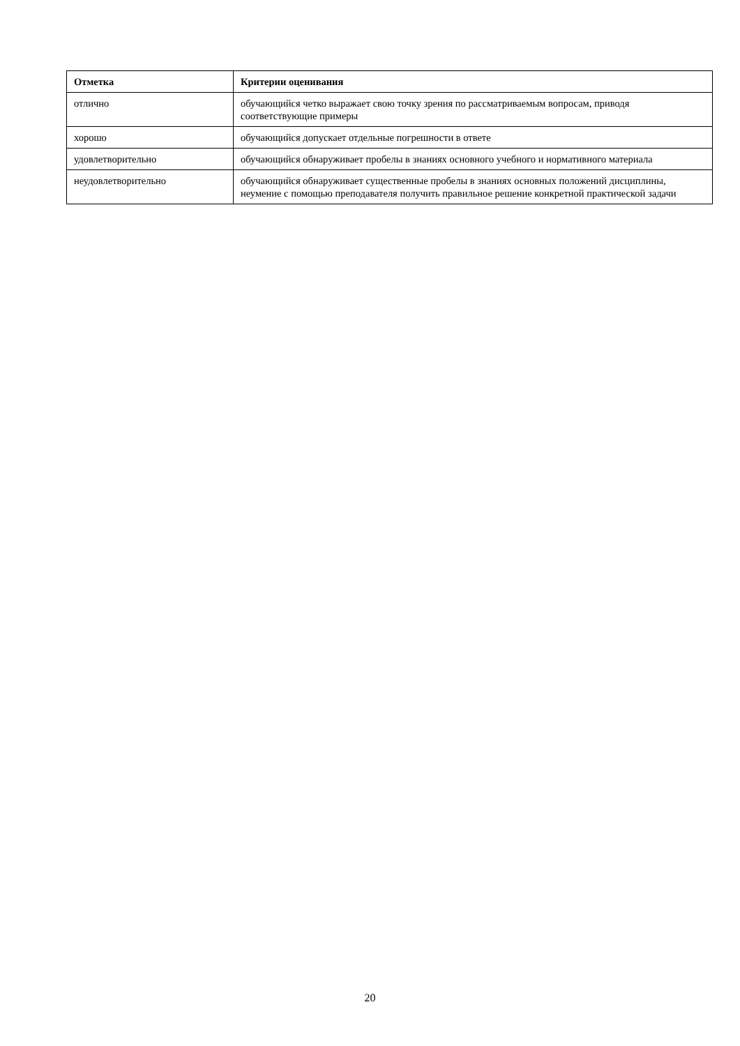| Отметка | Критерии оценивания |
| --- | --- |
| отлично | обучающийся четко выражает свою точку зрения по рассматриваемым вопросам, приводя соответствующие примеры |
| хорошо | обучающийся допускает отдельные погрешности в ответе |
| удовлетворительно | обучающийся обнаруживает пробелы в знаниях основного учебного и нормативного материала |
| неудовлетворительно | обучающийся обнаруживает существенные пробелы в знаниях основных положений дисциплины, неумение с помощью преподавателя получить правильное решение конкретной практической задачи |
20